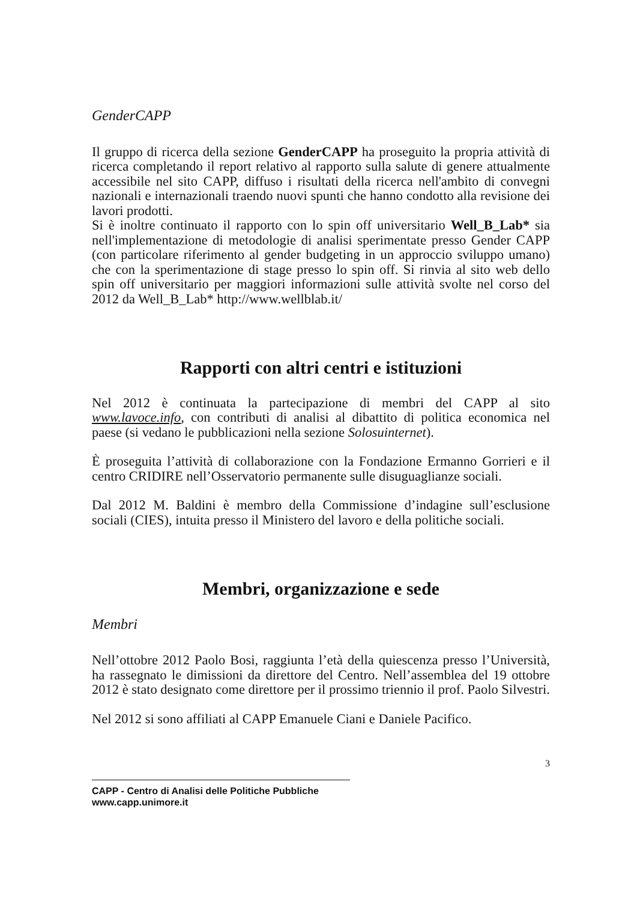GenderCAPP
Il gruppo di ricerca della sezione GenderCAPP ha proseguito la propria attività di ricerca completando il report relativo al rapporto sulla salute di genere attualmente accessibile nel sito CAPP, diffuso i risultati della ricerca nell'ambito di convegni nazionali e internazionali traendo nuovi spunti che hanno condotto alla revisione dei lavori prodotti.
Si è inoltre continuato il rapporto con lo spin off universitario Well_B_Lab* sia nell'implementazione di metodologie di analisi sperimentate presso Gender CAPP (con particolare riferimento al gender budgeting in un approccio sviluppo umano) che con la sperimentazione di stage presso lo spin off. Si rinvia al sito web dello spin off universitario per maggiori informazioni sulle attività svolte nel corso del 2012 da Well_B_Lab* http://www.wellblab.it/
Rapporti con altri centri e istituzioni
Nel 2012 è continuata la partecipazione di membri del CAPP al sito www.lavoce.info, con contributi di analisi al dibattito di politica economica nel paese (si vedano le pubblicazioni nella sezione Solosuinternet).
È proseguita l’attività di collaborazione con la Fondazione Ermanno Gorrieri e il centro CRIDIRE nell’Osservatorio permanente sulle disuguaglianze sociali.
Dal 2012 M. Baldini è membro della Commissione d’indagine sull’esclusione sociali (CIES), intuita presso il Ministero del lavoro e della politiche sociali.
Membri, organizzazione e sede
Membri
Nell’ottobre 2012 Paolo Bosi, raggiunta l’età della quiescenza presso l’Università, ha rassegnato le dimissioni da direttore del Centro. Nell’assemblea del 19 ottobre 2012 è stato designato come direttore per il prossimo triennio il prof. Paolo Silvestri.
Nel 2012 si sono affiliati al CAPP Emanuele Ciani e Daniele Pacifico.
3
CAPP - Centro di Analisi delle Politiche Pubbliche
www.capp.unimore.it